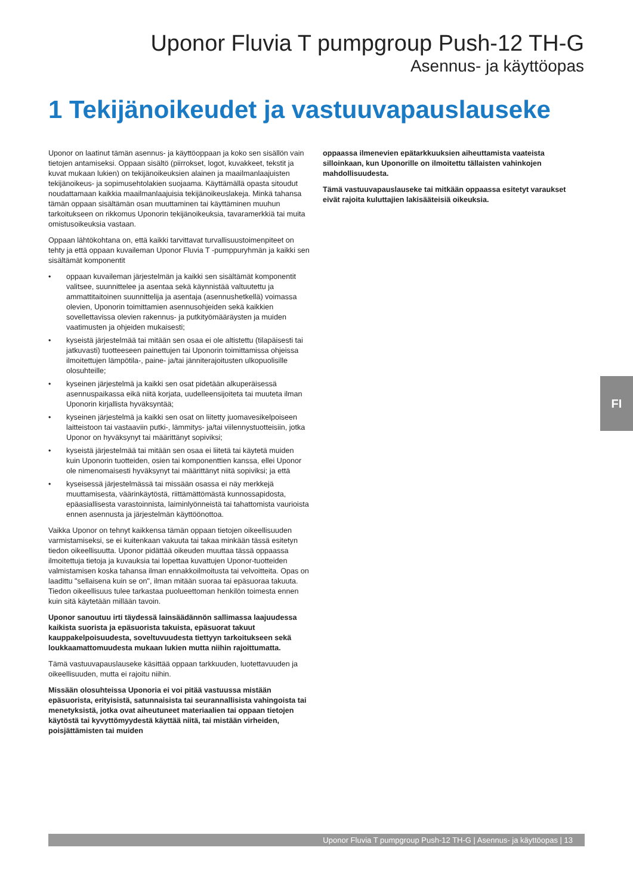Uponor Fluvia T pumpgroup Push-12 TH-G
Asennus- ja käyttöopas
1 Tekijänoikeudet ja vastuuvapauslauseke
Uponor on laatinut tämän asennus- ja käyttöoppaan ja koko sen sisällön vain tietojen antamiseksi. Oppaan sisältö (piirrokset, logot, kuvakkeet, tekstit ja kuvat mukaan lukien) on tekijänoikeuksien alainen ja maailmanlaajuisten tekijänoikeus- ja sopimusehtolakien suojaama. Käyttämällä opasta sitoudut noudattamaan kaikkia maailmanlaajuisia tekijänoikeuslakeja. Minkä tahansa tämän oppaan sisältämän osan muuttaminen tai käyttäminen muuhun tarkoitukseen on rikkomus Uponorin tekijänoikeuksia, tavaramerkkiä tai muita omistusoikeuksia vastaan.
Oppaan lähtökohtana on, että kaikki tarvittavat turvallisuustoimenpiteet on tehty ja että oppaan kuvaileman Uponor Fluvia T -pumppuryhmän ja kaikki sen sisältämät komponentit
• oppaan kuvaileman järjestelmän ja kaikki sen sisältämät komponentit valitsee, suunnittelee ja asentaa sekä käynnistää valtuutettu ja ammattitaitoinen suunnittelija ja asentaja (asennushetkellä) voimassa olevien, Uponorin toimittamien asennusohjeiden sekä kaikkien sovellettavissa olevien rakennus- ja putkityömääräysten ja muiden vaatimusten ja ohjeiden mukaisesti;
• kyseistä järjestelmää tai mitään sen osaa ei ole altistettu (tilapäisesti tai jatkuvasti) tuotteeseen painettujen tai Uponorin toimittamissa ohjeissa ilmoitettujen lämpötila-, paine- ja/tai jänniterajoitusten ulkopuolisille olosuhteille;
• kyseinen järjestelmä ja kaikki sen osat pidetään alkuperäisessä asennuspaikassa eikä niitä korjata, uudelleensijoiteta tai muuteta ilman Uponorin kirjallista hyväksyntää;
• kyseinen järjestelmä ja kaikki sen osat on liitetty juomavesikelpoiseen laitteistoon tai vastaaviin putki-, lämmitys- ja/tai viilennystuotteisiin, jotka Uponor on hyväksynyt tai määrittänyt sopiviksi;
• kyseistä järjestelmää tai mitään sen osaa ei liitetä tai käytetä muiden kuin Uponorin tuotteiden, osien tai komponenttien kanssa, ellei Uponor ole nimenomaisesti hyväksynyt tai määrittänyt niitä sopiviksi; ja että
• kyseisessä järjestelmässä tai missään osassa ei näy merkkejä muuttamisesta, väärinkäytöstä, riittämättömästä kunnossapidosta, epäasiallisesta varastoinnista, laiminlyönneistä tai tahattomista vaurioista ennen asennusta ja järjestelmän käyttöönottoa.
Vaikka Uponor on tehnyt kaikkensa tämän oppaan tietojen oikeellisuuden varmistamiseksi, se ei kuitenkaan vakuuta tai takaa minkään tässä esitetyn tiedon oikeellisuutta. Uponor pidättää oikeuden muuttaa tässä oppaassa ilmoitettuja tietoja ja kuvauksia tai lopettaa kuvattujen Uponor-tuotteiden valmistamisen koska tahansa ilman ennakkoilmoitusta tai velvoitteita. Opas on laadittu "sellaisena kuin se on", ilman mitään suoraa tai epäsuoraa takuuta. Tiedon oikeellisuus tulee tarkastaa puolueettoman henkilön toimesta ennen kuin sitä käytetään millään tavoin.
Uponor sanoutuu irti täydessä lainsäädännön sallimassa laajuudessa kaikista suorista ja epäsuorista takuista, epäsuorat takuut kauppakelpoisuudesta, soveltuvuudesta tiettyyn tarkoitukseen sekä loukkaamattomuudesta mukaan lukien mutta niihin rajoittumatta.
Tämä vastuuvapauslauseke käsittää oppaan tarkkuuden, luotettavuuden ja oikeellisuuden, mutta ei rajoitu niihin.
Missään olosuhteissa Uponoria ei voi pitää vastuussa mistään epäsuorista, erityisistä, satunnaisista tai seurannallisista vahingoista tai menetyksistä, jotka ovat aiheutuneet materiaalien tai oppaan tietojen käytöstä tai kyvyttömyydestä käyttää niitä, tai mistään virheiden, poisjättämisten tai muiden
oppaassa ilmenevien epätarkkuuksien aiheuttamista vaateista silloinkaan, kun Uponorille on ilmoitettu tällaisten vahinkojen mahdollisuudesta.
Tämä vastuuvapauslauseke tai mitkään oppaassa esitetyt varaukset eivät rajoita kuluttajien lakisääteisiä oikeuksia.
FI
Uponor Fluvia T pumpgroup Push-12 TH-G | Asennus- ja käyttöopas | 13